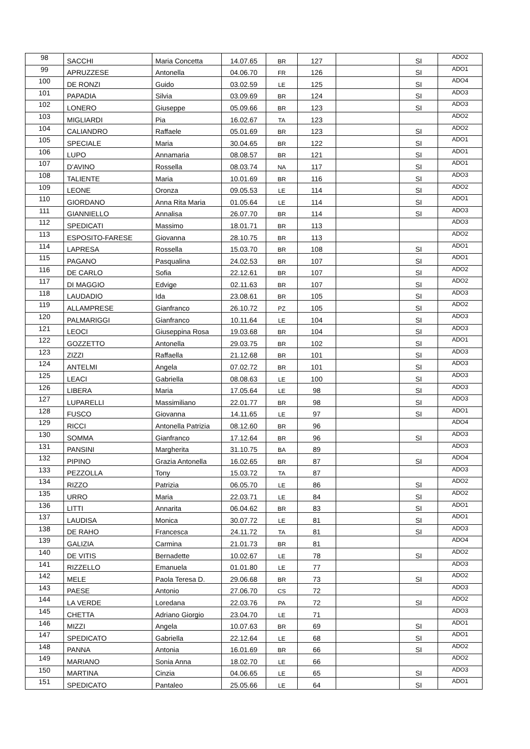| 98 | SACCHI | Maria Concetta | 14.07.65 | BR | 127 | | SI | ADO2 |
| 99 | APRUZZESE | Antonella | 04.06.70 | FR | 126 | | SI | ADO1 |
| 100 | DE RONZI | Guido | 03.02.59 | LE | 125 | | SI | ADO4 |
| 101 | PAPADIA | Silvia | 03.09.69 | BR | 124 | | SI | ADO3 |
| 102 | LONERO | Giuseppe | 05.09.66 | BR | 123 | | SI | ADO3 |
| 103 | MIGLIARDI | Pia | 16.02.67 | TA | 123 | | | ADO2 |
| 104 | CALIANDRO | Raffaele | 05.01.69 | BR | 123 | | SI | ADO2 |
| 105 | SPECIALE | Maria | 30.04.65 | BR | 122 | | SI | ADO1 |
| 106 | LUPO | Annamaria | 08.08.57 | BR | 121 | | SI | ADO1 |
| 107 | D’AVINO | Rossella | 08.03.74 | NA | 117 | | SI | ADO1 |
| 108 | TALIENTE | Maria | 10.01.69 | BR | 116 | | SI | ADO3 |
| 109 | LEONE | Oronza | 09.05.53 | LE | 114 | | SI | ADO2 |
| 110 | GIORDANO | Anna Rita Maria | 01.05.64 | LE | 114 | | SI | ADO1 |
| 111 | GIANNIELLO | Annalisa | 26.07.70 | BR | 114 | | SI | ADO3 |
| 112 | SPEDICATI | Massimo | 18.01.71 | BR | 113 | | | ADO3 |
| 113 | ESPOSITO-FARESE | Giovanna | 28.10.75 | BR | 113 | | | ADO2 |
| 114 | LAPRESA | Rossella | 15.03.70 | BR | 108 | | SI | ADO1 |
| 115 | PAGANO | Pasqualina | 24.02.53 | BR | 107 | | SI | ADO1 |
| 116 | DE CARLO | Sofia | 22.12.61 | BR | 107 | | SI | ADO2 |
| 117 | DI MAGGIO | Edvige | 02.11.63 | BR | 107 | | SI | ADO2 |
| 118 | LAUDADIO | Ida | 23.08.61 | BR | 105 | | SI | ADO3 |
| 119 | ALLAMPRESE | Gianfranco | 26.10.72 | PZ | 105 | | SI | ADO2 |
| 120 | PALMARIGGI | Gianfranco | 10.11.64 | LE | 104 | | SI | ADO3 |
| 121 | LEOCI | Giuseppina Rosa | 19.03.68 | BR | 104 | | SI | ADO3 |
| 122 | GOZZETTO | Antonella | 29.03.75 | BR | 102 | | SI | ADO1 |
| 123 | ZIZZI | Raffaella | 21.12.68 | BR | 101 | | SI | ADO3 |
| 124 | ANTELMI | Angela | 07.02.72 | BR | 101 | | SI | ADO3 |
| 125 | LEACI | Gabriella | 08.08.63 | LE | 100 | | SI | ADO3 |
| 126 | LIBERA | Maria | 17.05.64 | LE | 98 | | SI | ADO3 |
| 127 | LUPARELLI | Massimiliano | 22.01.77 | BR | 98 | | SI | ADO3 |
| 128 | FUSCO | Giovanna | 14.11.65 | LE | 97 | | SI | ADO1 |
| 129 | RICCI | Antonella Patrizia | 08.12.60 | BR | 96 | | | ADO4 |
| 130 | SOMMA | Gianfranco | 17.12.64 | BR | 96 | | SI | ADO3 |
| 131 | PANSINI | Margherita | 31.10.75 | BA | 89 | | | ADO3 |
| 132 | PIPINO | Grazia Antonella | 16.02.65 | BR | 87 | | SI | ADO4 |
| 133 | PEZZOLLA | Tony | 15.03.72 | TA | 87 | | | ADO3 |
| 134 | RIZZO | Patrizia | 06.05.70 | LE | 86 | | SI | ADO2 |
| 135 | URRO | Maria | 22.03.71 | LE | 84 | | SI | ADO2 |
| 136 | LITTI | Annarita | 06.04.62 | BR | 83 | | SI | ADO1 |
| 137 | LAUDISA | Monica | 30.07.72 | LE | 81 | | SI | ADO1 |
| 138 | DE RAHO | Francesca | 24.11.72 | TA | 81 | | SI | ADO3 |
| 139 | GALIZIA | Carmina | 21.01.73 | BR | 81 | | | ADO4 |
| 140 | DE VITIS | Bernadette | 10.02.67 | LE | 78 | | SI | ADO2 |
| 141 | RIZZELLO | Emanuela | 01.01.80 | LE | 77 | | | ADO3 |
| 142 | MELE | Paola Teresa D. | 29.06.68 | BR | 73 | | SI | ADO2 |
| 143 | PAESE | Antonio | 27.06.70 | CS | 72 | | | ADO3 |
| 144 | LA VERDE | Loredana | 22.03.76 | PA | 72 | | SI | ADO2 |
| 145 | CHETTA | Adriano Giorgio | 23.04.70 | LE | 71 | | | ADO3 |
| 146 | MIZZI | Angela | 10.07.63 | BR | 69 | | SI | ADO1 |
| 147 | SPEDICATO | Gabriella | 22.12.64 | LE | 68 | | SI | ADO1 |
| 148 | PANNA | Antonia | 16.01.69 | BR | 66 | | SI | ADO2 |
| 149 | MARIANO | Sonia Anna | 18.02.70 | LE | 66 | | | ADO2 |
| 150 | MARTINA | Cinzia | 04.06.65 | LE | 65 | | SI | ADO3 |
| 151 | SPEDICATO | Pantaleo | 25.05.66 | LE | 64 | | SI | ADO1 |